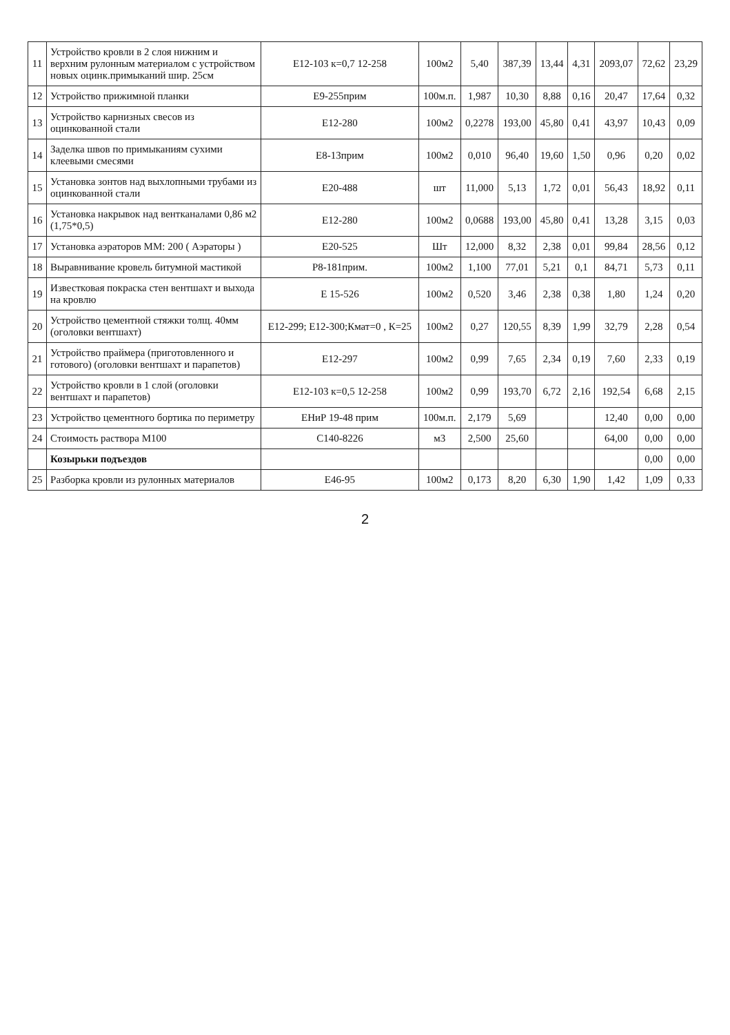| 11 | Устройство кровли в 2 слоя нижним и верхним рулонным материалом с устройством новых оцинк.примыканий шир. 25см | Е12-103 к=0,7 12-258 | 100м2 | 5,40 | 387,39 | 13,44 | 4,31 | 2093,07 | 72,62 | 23,29 |
| 12 | Устройство прижимной планки | Е9-255прим | 100м.п. | 1,987 | 10,30 | 8,88 | 0,16 | 20,47 | 17,64 | 0,32 |
| 13 | Устройство карнизных свесов из оцинкованной стали | Е12-280 | 100м2 | 0,2278 | 193,00 | 45,80 | 0,41 | 43,97 | 10,43 | 0,09 |
| 14 | Заделка швов по примыканиям сухими клеевыми смесями | Е8-13прим | 100м2 | 0,010 | 96,40 | 19,60 | 1,50 | 0,96 | 0,20 | 0,02 |
| 15 | Установка зонтов над выхлопными трубами из оцинкованной стали | Е20-488 | шт | 11,000 | 5,13 | 1,72 | 0,01 | 56,43 | 18,92 | 0,11 |
| 16 | Установка накрывок над вентканалами 0,86 м2 (1,75*0,5) | Е12-280 | 100м2 | 0,0688 | 193,00 | 45,80 | 0,41 | 13,28 | 3,15 | 0,03 |
| 17 | Установка аэраторов ММ: 200 ( Аэраторы ) | Е20-525 | Шт | 12,000 | 8,32 | 2,38 | 0,01 | 99,84 | 28,56 | 0,12 |
| 18 | Выравнивание кровель битумной мастикой | Р8-181прим. | 100м2 | 1,100 | 77,01 | 5,21 | 0,1 | 84,71 | 5,73 | 0,11 |
| 19 | Известковая покраска стен вентшахт и выхода на кровлю | Е 15-526 | 100м2 | 0,520 | 3,46 | 2,38 | 0,38 | 1,80 | 1,24 | 0,20 |
| 20 | Устройство цементной стяжки толщ. 40мм (оголовки вентшахт) | Е12-299; Е12-300;Кмат=0 , К=25 | 100м2 | 0,27 | 120,55 | 8,39 | 1,99 | 32,79 | 2,28 | 0,54 |
| 21 | Устройство праймера (приготовленного и готового) (оголовки вентшахт и парапетов) | Е12-297 | 100м2 | 0,99 | 7,65 | 2,34 | 0,19 | 7,60 | 2,33 | 0,19 |
| 22 | Устройство кровли в 1 слой (оголовки вентшахт и парапетов) | Е12-103 к=0,5 12-258 | 100м2 | 0,99 | 193,70 | 6,72 | 2,16 | 192,54 | 6,68 | 2,15 |
| 23 | Устройство цементного бортика по периметру | ЕНиР 19-48 прим | 100м.п. | 2,179 | 5,69 | | | 12,40 | 0,00 | 0,00 |
| 24 | Стоимость раствора М100 | С140-8226 | м3 | 2,500 | 25,60 | | | 64,00 | 0,00 | 0,00 |
| | Козырьки подъездов | | | | | | | | 0,00 | 0,00 |
| 25 | Разборка кровли из рулонных материалов | Е46-95 | 100м2 | 0,173 | 8,20 | 6,30 | 1,90 | 1,42 | 1,09 | 0,33 |
2